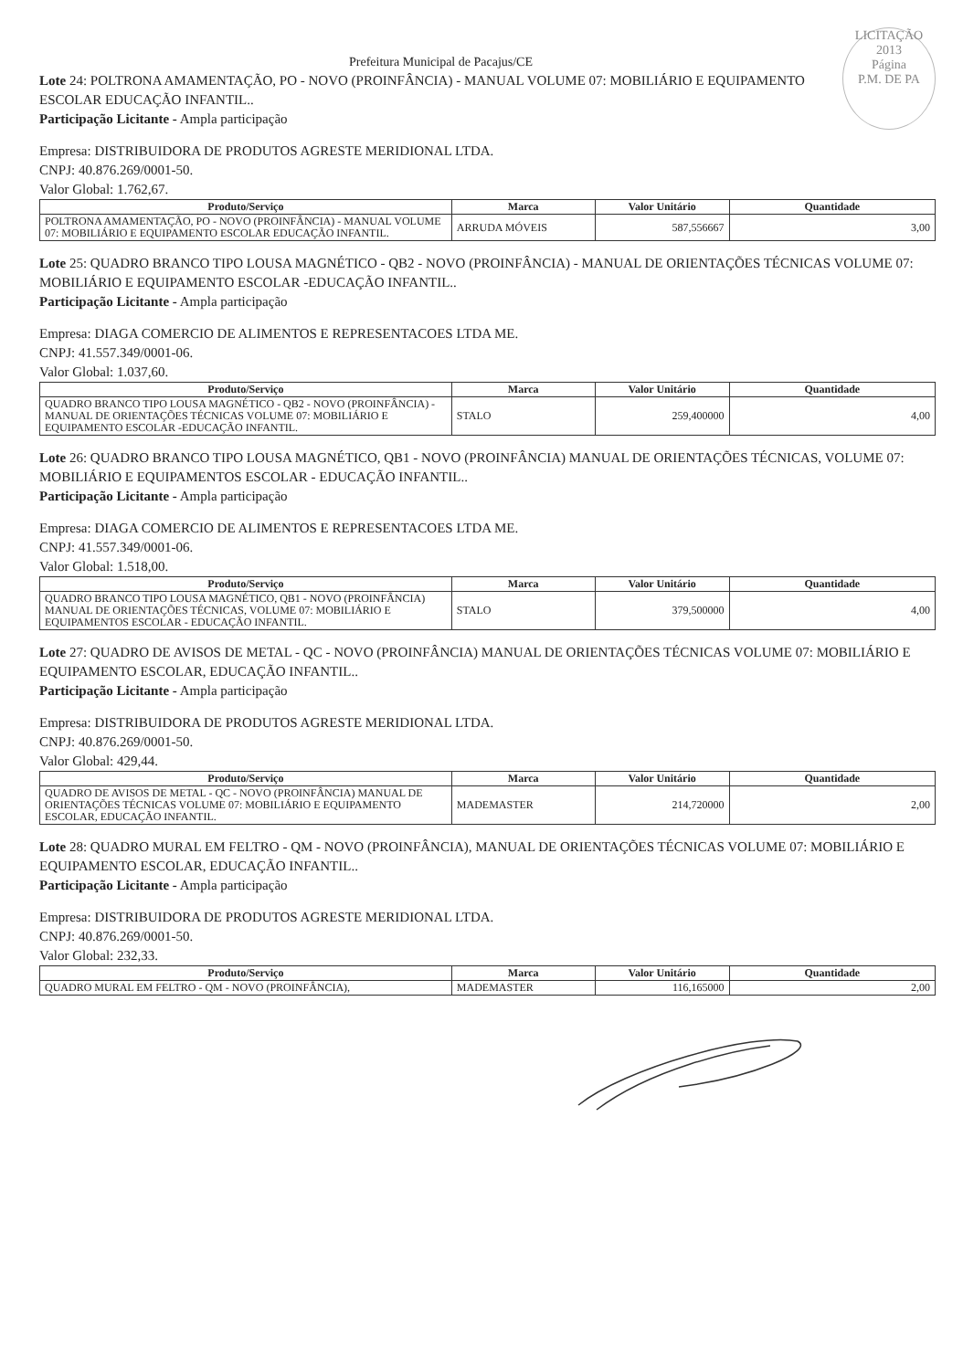LICITAÇÃO
2013
Página
P.M. DE PA
Prefeitura Municipal de Pacajus/CE
Lote 24: POLTRONA AMAMENTAÇÃO, PO - NOVO (PROINFÂNCIA) - MANUAL VOLUME 07: MOBILIÁRIO E EQUIPAMENTO ESCOLAR EDUCAÇÃO INFANTIL..
Participação Licitante - Ampla participação
Empresa: DISTRIBUIDORA DE PRODUTOS AGRESTE MERIDIONAL LTDA.
CNPJ: 40.876.269/0001-50.
Valor Global: 1.762,67.
| Produto/Serviço | Marca | Valor Unitário | Quantidade |
| --- | --- | --- | --- |
| POLTRONA AMAMENTAÇÃO, PO - NOVO (PROINFÂNCIA) - MANUAL VOLUME 07: MOBILIÁRIO E EQUIPAMENTO ESCOLAR EDUCAÇÃO INFANTIL. | ARRUDA MÓVEIS | 587,556667 | 3,00 |
Lote 25: QUADRO BRANCO TIPO LOUSA MAGNÉTICO - QB2 - NOVO (PROINFÂNCIA) - MANUAL DE ORIENTAÇÕES TÉCNICAS VOLUME 07: MOBILIÁRIO E EQUIPAMENTO ESCOLAR -EDUCAÇÃO INFANTIL..
Participação Licitante - Ampla participação
Empresa: DIAGA COMERCIO DE ALIMENTOS E REPRESENTACOES LTDA ME.
CNPJ: 41.557.349/0001-06.
Valor Global: 1.037,60.
| Produto/Serviço | Marca | Valor Unitário | Quantidade |
| --- | --- | --- | --- |
| QUADRO BRANCO TIPO LOUSA MAGNÉTICO - QB2 - NOVO (PROINFÂNCIA) - MANUAL DE ORIENTAÇÕES TÉCNICAS VOLUME 07: MOBILIÁRIO E EQUIPAMENTO ESCOLAR -EDUCAÇÃO INFANTIL. | STALO | 259,400000 | 4,00 |
Lote 26: QUADRO BRANCO TIPO LOUSA MAGNÉTICO, QB1 - NOVO (PROINFÂNCIA) MANUAL DE ORIENTAÇÕES TÉCNICAS, VOLUME 07: MOBILIÁRIO E EQUIPAMENTOS ESCOLAR - EDUCAÇÃO INFANTIL..
Participação Licitante - Ampla participação
Empresa: DIAGA COMERCIO DE ALIMENTOS E REPRESENTACOES LTDA ME.
CNPJ: 41.557.349/0001-06.
Valor Global: 1.518,00.
| Produto/Serviço | Marca | Valor Unitário | Quantidade |
| --- | --- | --- | --- |
| QUADRO BRANCO TIPO LOUSA MAGNÉTICO, QB1 - NOVO (PROINFÂNCIA) MANUAL DE ORIENTAÇÕES TÉCNICAS, VOLUME 07: MOBILIÁRIO E EQUIPAMENTOS ESCOLAR - EDUCAÇÃO INFANTIL. | STALO | 379,500000 | 4,00 |
Lote 27: QUADRO DE AVISOS DE METAL - QC - NOVO (PROINFÂNCIA) MANUAL DE ORIENTAÇÕES TÉCNICAS VOLUME 07: MOBILIÁRIO E EQUIPAMENTO ESCOLAR, EDUCAÇÃO INFANTIL..
Participação Licitante - Ampla participação
Empresa: DISTRIBUIDORA DE PRODUTOS AGRESTE MERIDIONAL LTDA.
CNPJ: 40.876.269/0001-50.
Valor Global: 429,44.
| Produto/Serviço | Marca | Valor Unitário | Quantidade |
| --- | --- | --- | --- |
| QUADRO DE AVISOS DE METAL - QC - NOVO (PROINFÂNCIA) MANUAL DE ORIENTAÇÕES TÉCNICAS VOLUME 07: MOBILIÁRIO E EQUIPAMENTO ESCOLAR, EDUCAÇÃO INFANTIL. | MADEMASTER | 214,720000 | 2,00 |
Lote 28: QUADRO MURAL EM FELTRO - QM - NOVO (PROINFÂNCIA), MANUAL DE ORIENTAÇÕES TÉCNICAS VOLUME 07: MOBILIÁRIO E EQUIPAMENTO ESCOLAR, EDUCAÇÃO INFANTIL..
Participação Licitante - Ampla participação
Empresa: DISTRIBUIDORA DE PRODUTOS AGRESTE MERIDIONAL LTDA.
CNPJ: 40.876.269/0001-50.
Valor Global: 232,33.
| Produto/Serviço | Marca | Valor Unitário | Quantidade |
| --- | --- | --- | --- |
| QUADRO MURAL EM FELTRO - QM - NOVO (PROINFÂNCIA), | MADEMASTER | 116,165000 | 2,00 |